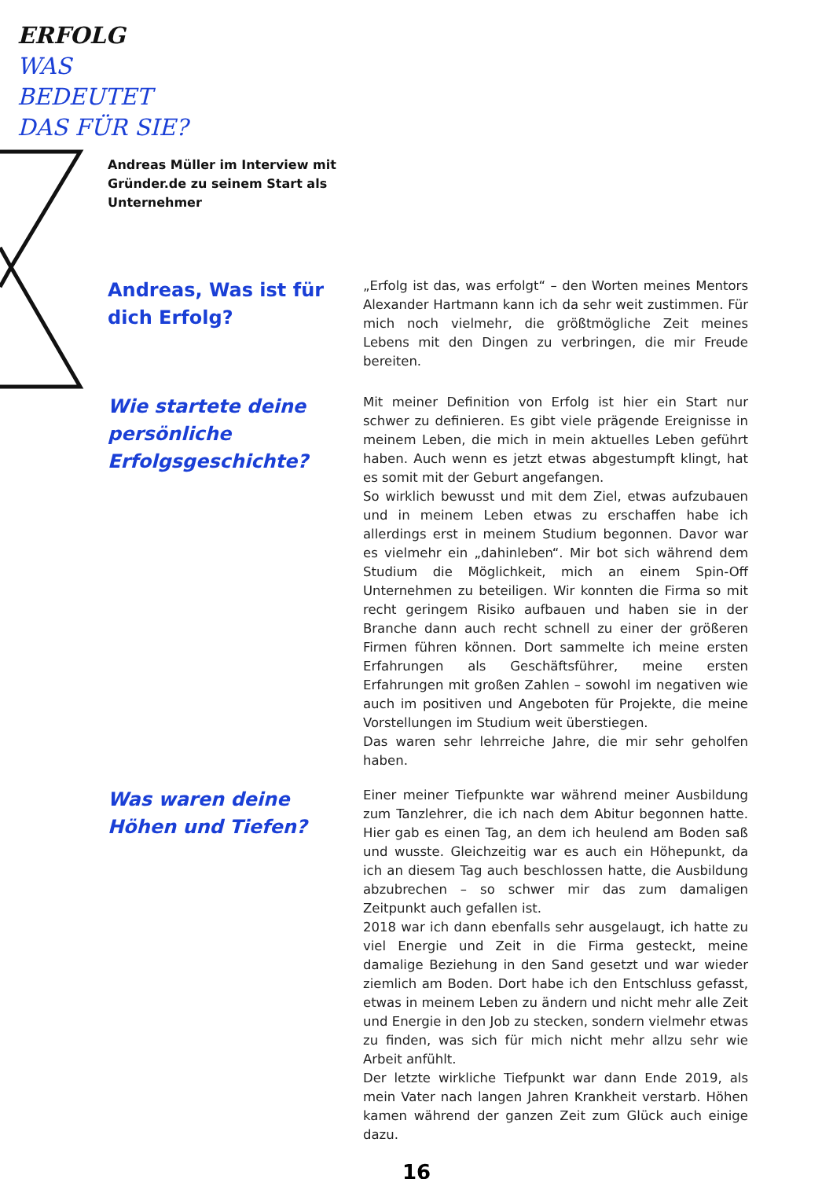ERFOLG
WAS
BEDEUTET
DAS FÜR SIE?
Andreas Müller im Interview mit Gründer.de zu seinem Start als Unternehmer
Andreas, Was ist für dich Erfolg?
„Erfolg ist das, was erfolgt“ – den Worten meines Mentors Alexander Hartmann kann ich da sehr weit zustimmen. Für mich noch vielmehr, die größtmögliche Zeit meines Lebens mit den Dingen zu verbringen, die mir Freude bereiten.
Wie startete deine persönliche Erfolgsgeschichte?
Mit meiner Definition von Erfolg ist hier ein Start nur schwer zu definieren. Es gibt viele prägende Ereignisse in meinem Leben, die mich in mein aktuelles Leben geführt haben. Auch wenn es jetzt etwas abgestumpft klingt, hat es somit mit der Geburt angefangen.
So wirklich bewusst und mit dem Ziel, etwas aufzubauen und in meinem Leben etwas zu erschaffen habe ich allerdings erst in meinem Studium begonnen. Davor war es vielmehr ein „dahinleben“. Mir bot sich während dem Studium die Möglichkeit, mich an einem Spin-Off Unternehmen zu beteiligen. Wir konnten die Firma so mit recht geringem Risiko aufbauen und haben sie in der Branche dann auch recht schnell zu einer der größeren Firmen führen können. Dort sammelte ich meine ersten Erfahrungen als Geschäftsführer, meine ersten Erfahrungen mit großen Zahlen – sowohl im negativen wie auch im positiven und Angeboten für Projekte, die meine Vorstellungen im Studium weit überstiegen.
Das waren sehr lehrreiche Jahre, die mir sehr geholfen haben.
Was waren deine Höhen und Tiefen?
Einer meiner Tiefpunkte war während meiner Ausbildung zum Tanzlehrer, die ich nach dem Abitur begonnen hatte. Hier gab es einen Tag, an dem ich heulend am Boden saß und wusste. Gleichzeitig war es auch ein Höhepunkt, da ich an diesem Tag auch beschlossen hatte, die Ausbildung abzubrechen – so schwer mir das zum damaligen Zeitpunkt auch gefallen ist.
2018 war ich dann ebenfalls sehr ausgelaugt, ich hatte zu viel Energie und Zeit in die Firma gesteckt, meine damalige Beziehung in den Sand gesetzt und war wieder ziemlich am Boden. Dort habe ich den Entschluss gefasst, etwas in meinem Leben zu ändern und nicht mehr alle Zeit und Energie in den Job zu stecken, sondern vielmehr etwas zu finden, was sich für mich nicht mehr allzu sehr wie Arbeit anfühlt.
Der letzte wirkliche Tiefpunkt war dann Ende 2019, als mein Vater nach langen Jahren Krankheit verstarb. Höhen kamen während der ganzen Zeit zum Glück auch einige dazu.
16